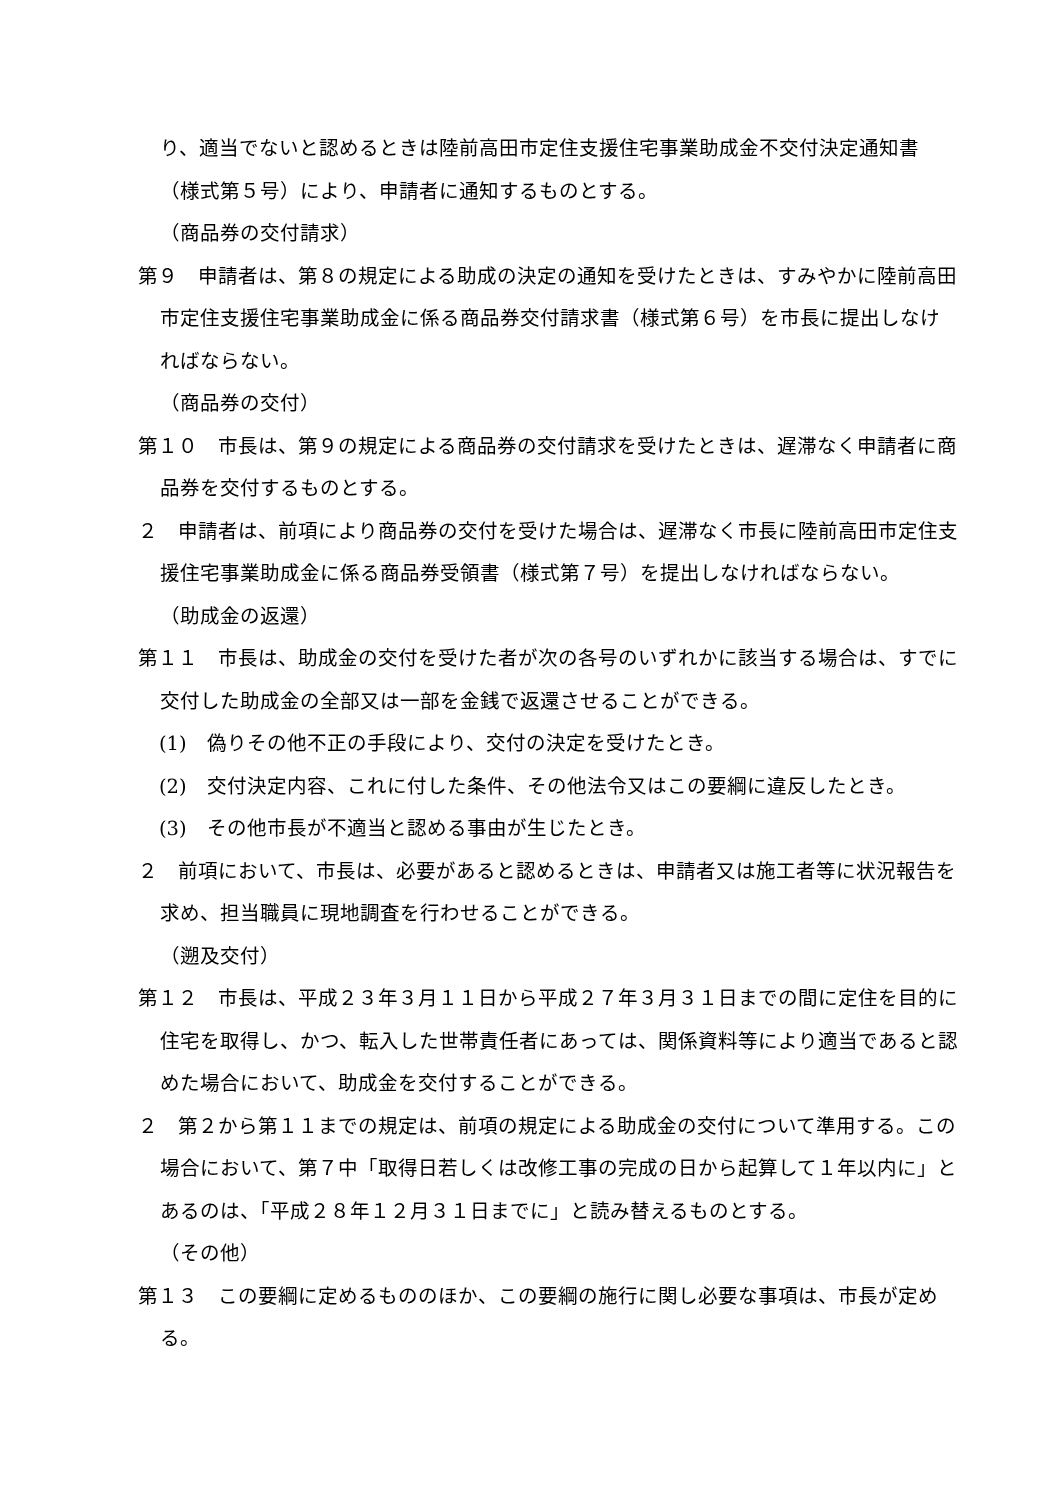り、適当でないと認めるときは陸前高田市定住支援住宅事業助成金不交付決定通知書（様式第５号）により、申請者に通知するものとする。
（商品券の交付請求）
第９　申請者は、第８の規定による助成の決定の通知を受けたときは、すみやかに陸前高田市定住支援住宅事業助成金に係る商品券交付請求書（様式第６号）を市長に提出しなければならない。
（商品券の交付）
第１０　市長は、第９の規定による商品券の交付請求を受けたときは、遅滞なく申請者に商品券を交付するものとする。
２　申請者は、前項により商品券の交付を受けた場合は、遅滞なく市長に陸前高田市定住支援住宅事業助成金に係る商品券受領書（様式第７号）を提出しなければならない。
（助成金の返還）
第１１　市長は、助成金の交付を受けた者が次の各号のいずれかに該当する場合は、すでに交付した助成金の全部又は一部を金銭で返還させることができる。
(1)　偽りその他不正の手段により、交付の決定を受けたとき。
(2)　交付決定内容、これに付した条件、その他法令又はこの要綱に違反したとき。
(3)　その他市長が不適当と認める事由が生じたとき。
２　前項において、市長は、必要があると認めるときは、申請者又は施工者等に状況報告を求め、担当職員に現地調査を行わせることができる。
（遡及交付）
第１２　市長は、平成２３年３月１１日から平成２７年３月３１日までの間に定住を目的に住宅を取得し、かつ、転入した世帯責任者にあっては、関係資料等により適当であると認めた場合において、助成金を交付することができる。
２　第２から第１１までの規定は、前項の規定による助成金の交付について準用する。この場合において、第７中「取得日若しくは改修工事の完成の日から起算して１年以内に」とあるのは、「平成２８年１２月３１日までに」と読み替えるものとする。
（その他）
第１３　この要綱に定めるもののほか、この要綱の施行に関し必要な事項は、市長が定める。